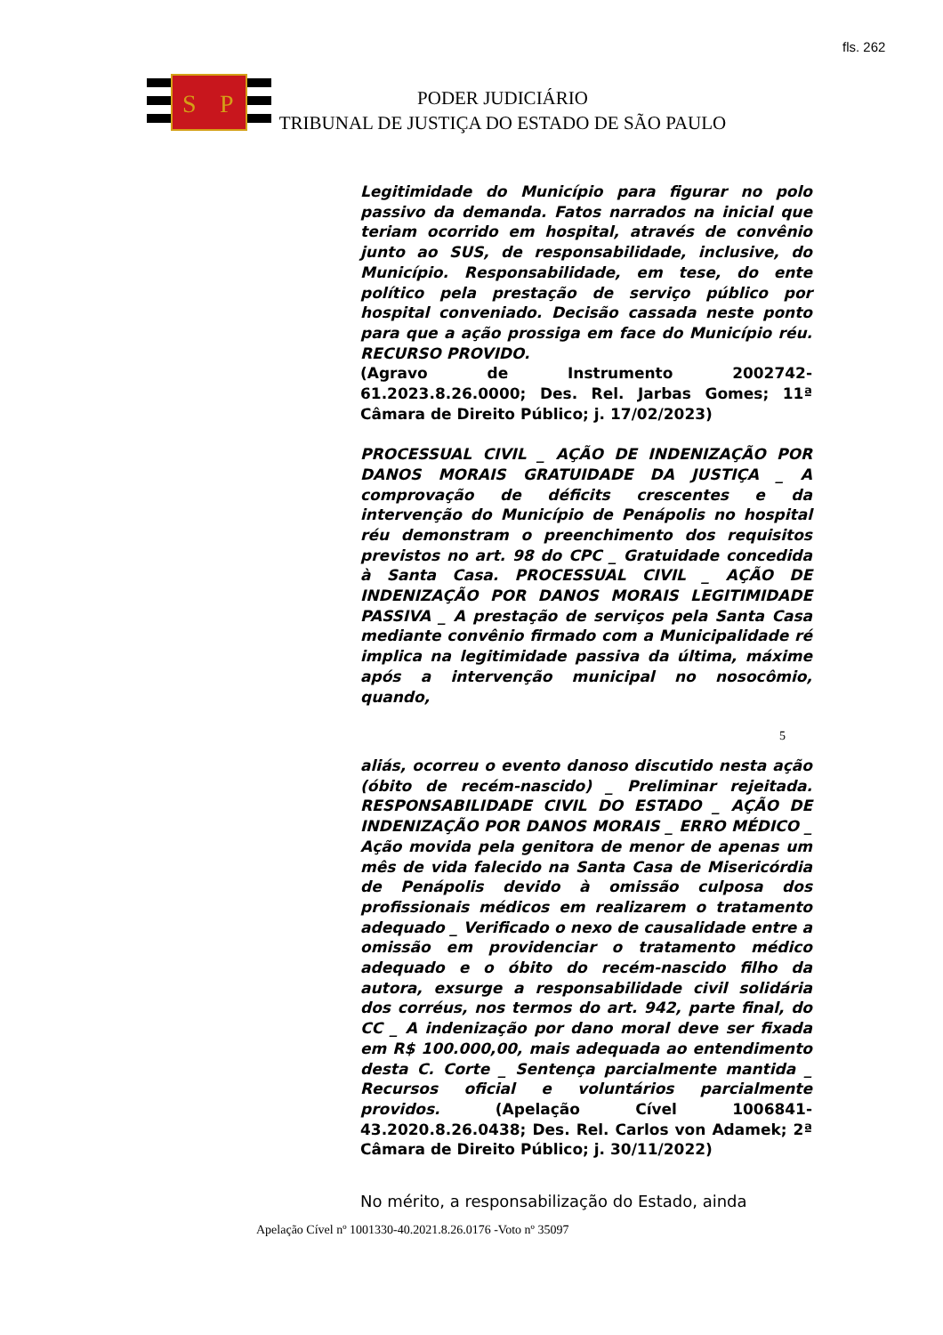fls. 262
S
P
PODER JUDICIÁRIO
TRIBUNAL DE JUSTIÇA DO ESTADO DE SÃO PAULO
Legitimidade do Município para figurar no polo passivo da demanda. Fatos narrados na inicial que teriam ocorrido em hospital, através de convênio junto ao SUS, de responsabilidade, inclusive, do Município. Responsabilidade, em tese, do ente político pela prestação de serviço público por hospital conveniado. Decisão cassada neste ponto para que a ação prossiga em face do Município réu. RECURSO PROVIDO.
(Agravo de Instrumento 2002742-61.2023.8.26.0000; Des. Rel. Jarbas Gomes; 11ª Câmara de Direito Público; j. 17/02/2023)
PROCESSUAL CIVIL _ AÇÃO DE INDENIZAÇÃO POR DANOS MORAIS GRATUIDADE DA JUSTIÇA _ A comprovação de déficits crescentes e da intervenção do Município de Penápolis no hospital réu demonstram o preenchimento dos requisitos previstos no art. 98 do CPC _ Gratuidade concedida à Santa Casa. PROCESSUAL CIVIL _ AÇÃO DE INDENIZAÇÃO POR DANOS MORAIS LEGITIMIDADE PASSIVA _ A prestação de serviços pela Santa Casa mediante convênio firmado com a Municipalidade ré implica na legitimidade passiva da última, máxime após a intervenção municipal no nosocômio, quando,
5
aliás, ocorreu o evento danoso discutido nesta ação (óbito de recém-nascido) _ Preliminar rejeitada. RESPONSABILIDADE CIVIL DO ESTADO _ AÇÃO DE INDENIZAÇÃO POR DANOS MORAIS _ ERRO MÉDICO _ Ação movida pela genitora de menor de apenas um mês de vida falecido na Santa Casa de Misericórdia de Penápolis devido à omissão culposa dos profissionais médicos em realizarem o tratamento adequado _ Verificado o nexo de causalidade entre a omissão em providenciar o tratamento médico adequado e o óbito do recém-nascido filho da autora, exsurge a responsabilidade civil solidária dos corréus, nos termos do art. 942, parte final, do CC _ A indenização por dano moral deve ser fixada em R$ 100.000,00, mais adequada ao entendimento desta C. Corte _ Sentença parcialmente mantida _ Recursos oficial e voluntários parcialmente providos. (Apelação Cível 1006841-43.2020.8.26.0438; Des. Rel. Carlos von Adamek; 2ª Câmara de Direito Público; j. 30/11/2022)
No mérito, a responsabilização do Estado, ainda
Apelação Cível nº 1001330-40.2021.8.26.0176 -Voto nº 35097